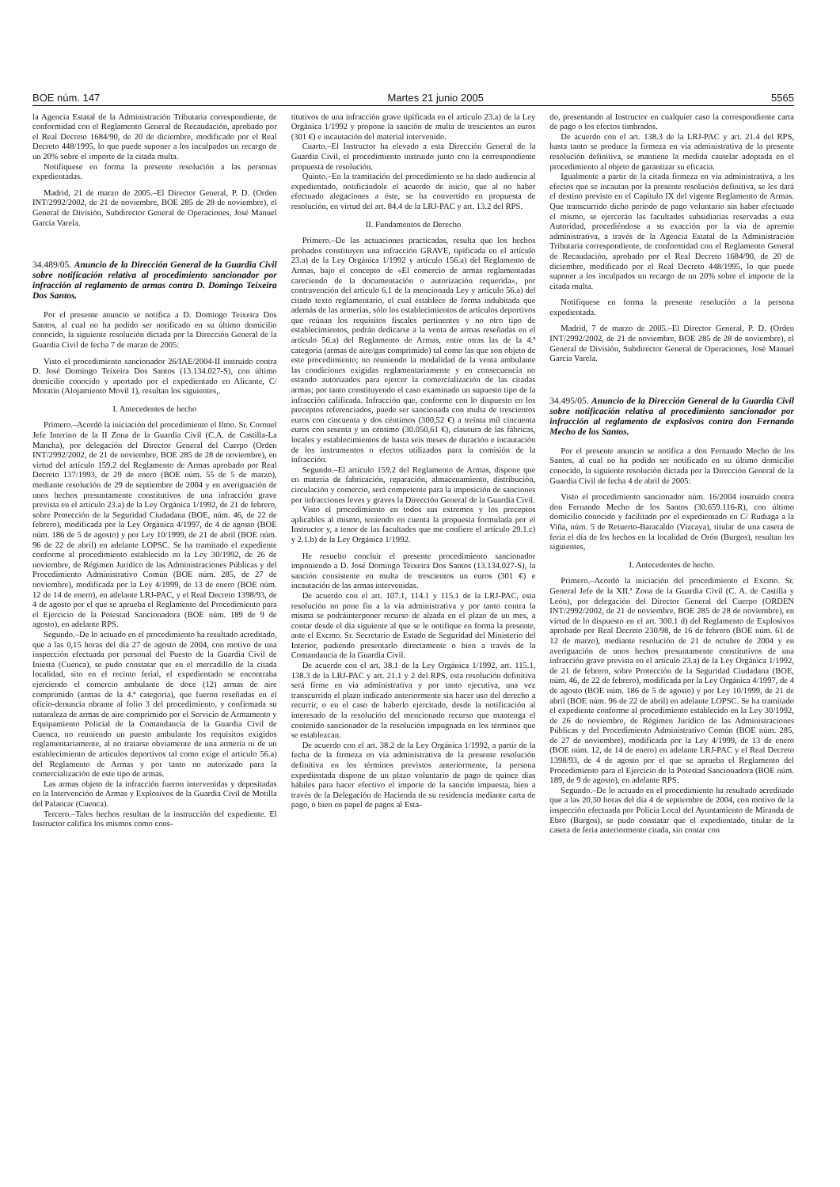BOE núm. 147 Martes 21 junio 2005 5565
la Agencia Estatal de la Administración Tributaria correspondiente, de conformidad con el Reglamento General de Recaudación, aprobado por el Real Decreto 1684/90, de 20 de diciembre, modificado por el Real Decreto 448/1995, lo que puede suponer a los inculpados un recargo de un 20% sobre el importe de la citada multa.
Notifíquese en forma la presente resolución a las personas expedientadas.
Madrid, 21 de marzo de 2005.–El Director General, P. D. (Orden INT/2992/2002, de 21 de noviembre, BOE 285 de 28 de noviembre), el General de División, Subdirector General de Operaciones, José Manuel García Varela.
34.489/05. Anuncio de la Dirección General de la Guardia Civil sobre notificación relativa al procedimiento sancionador por infracción al reglamento de armas contra D. Domingo Teixeira Dos Santos.
Por el presente anuncio se notifica a D. Domingo Teixeira Dos Santos, al cual no ha podido ser notificado en su último domicilio conocido, la siguiente resolución dictada por la Dirección General de la Guardia Civil de fecha 7 de marzo de 2005:
Visto el procedimiento sancionador 26/IAE/2004-II instruido contra D. José Domingo Teixeira Dos Santos (13.134.027-S), con último domicilio conocido y aportado por el expedientado en Alicante, C/ Moratín (Alojamiento Movil 1), resultan los siguientes,.
I. Antecedentes de hecho
Primero.–Acordó la iniciación del procedimiento el Ilmo. Sr. Coronel Jefe Interino de la II Zona de la Guardia Civil (C.A. de Castilla-La Mancha), por delegación del Director General del Cuerpo (Orden INT/2992/2002, de 21 de noviembre, BOE 285 de 28 de noviembre), en virtud del artículo 159.2 del Reglamento de Armas aprobado por Real Decreto 137/1993, de 29 de enero (BOE núm. 55 de 5 de marzo), mediante resolución de 29 de septiembre de 2004 y en averiguación de unos hechos presuntamente constitutivos de una infracción grave prevista en el artículo 23.a) de la Ley Orgánica 1/1992, de 21 de febrero, sobre Protección de la Seguridad Ciudadana (BOE, núm. 46, de 22 de febrero), modificada por la Ley Orgánica 4/1997, de 4 de agosto (BOE núm. 186 de 5 de agosto) y por Ley 10/1999, de 21 de abril (BOE núm. 96 de 22 de abril) en adelante LOPSC. Se ha tramitado el expediente conforme al procedimiento establecido en la Ley 30/1992, de 26 de noviembre, de Régimen Jurídico de las Administraciones Públicas y del Procedimiento Administrativo Común (BOE núm. 285, de 27 de noviembre), modificada por la Ley 4/1999, de 13 de enero (BOE núm. 12 de 14 de enero), en adelante LRJ-PAC, y el Real Decreto 1398/93, de 4 de agosto por el que se aprueba el Reglamento del Procedimiento para el Ejercicio de la Potestad Sancionadora (BOE núm. 189 de 9 de agosto), en adelante RPS.
Segundo.–De lo actuado en el procedimiento ha resultado acreditado, que a las 0,15 horas del día 27 de agosto de 2004, con motivo de una inspección efectuada por personal del Puesto de la Guardia Civil de Iniesta (Cuenca), se pudo constatar que en el mercadillo de la citada localidad, sito en el recinto ferial, el expedientado se encontraba ejerciendo el comercio ambulante de doce (12) armas de aire comprimido (armas de la 4.ª categoría), que fueron reseñadas en el oficio-denuncia obrante al folio 3 del procedimiento, y confirmada su naturaleza de armas de aire comprimido por el Servicio de Armamento y Equipamiento Policial de la Comandancia de la Guardia Civil de Cuenca, no reuniendo un puesto ambulante los requisitos exigidos reglamentariamente, al no tratarse obviamente de una armería ni de un establecimiento de artículos deportivos tal como exige el artículo 56.a) del Reglamento de Armas y por tanto no autorizado para la comercialización de este tipo de armas.
Las armas objeto de la infracción fueron intervenidas y depositadas en la Intervención de Armas y Explosivos de la Guardia Civil de Motilla del Palancar (Cuenca).
Tercero.–Tales hechos resultan de la instrucción del expediente. El Instructor califica los mismos como cons-
titutivos de una infracción grave tipificada en el artículo 23.a) de la Ley Orgánica 1/1992 y propone la sanción de multa de trescientos un euros (301 €) e incautación del material intervenido.
Cuarto.–El Instructor ha elevado a esta Dirección General de la Guardia Civil, el procedimiento instruido junto con la correspondiente propuesta de resolución.
Quinto.–En la tramitación del procedimiento se ha dado audiencia al expedientado, notificándole el acuerdo de inicio, que al no haber efectuado alegaciones a éste, se ha convertido en propuesta de resolución, en virtud del art. 84.4 de la LRJ-PAC y art. 13.2 del RPS.
II. Fundamentos de Derecho
Primero.–De las actuaciones practicadas, resulta que los hechos probados constituyen una infracción GRAVE, tipificada en el artículo 23.a) de la Ley Orgánica 1/1992 y artículo 156.a) del Reglamento de Armas, bajo el concepto de «El comercio de armas reglamentadas careciendo de la documentación o autorización requerida», por contravención del artículo 6.1 de la mencionada Ley y artículo 56.a) del citado texto reglamentario, el cual establece de forma indubitada que además de las armerías, sólo los establecimientos de artículos deportivos que reúnan los requisitos fiscales pertinentes y no otro tipo de establecimientos, podrán dedicarse a la venta de armas reseñadas en el artículo 56.a) del Reglamento de Armas, entre otras las de la 4.ª categoría (armas de aire/gas comprimido) tal como las que son objeto de este procedimiento; no reuniendo la modalidad de la venta ambulante las condiciones exigidas reglamentariamente y en consecuencia no estando autorizados para ejercer la comercialización de las citadas armas; por tanto constituyendo el caso examinado un supuesto tipo de la infracción calificada. Infracción que, conforme con lo dispuesto en los preceptos referenciados, puede ser sancionada con multa de trescientos euros con cincuenta y dos céntimos (300,52 €) a treinta mil cincuenta euros con sesenta y un céntimo (30.050,61 €), clausura de las fábricas, locales y establecimientos de hasta seis meses de duración e incautación de los instrumentos o efectos utilizados para la comisión de la infracción.
Segundo.–El artículo 159.2 del Reglamento de Armas, dispone que en materia de fabricación, reparación, almacenamiento, distribución, circulación y comercio, será competente para la imposición de sanciones por infracciones leves y graves la Dirección General de la Guardia Civil.
Visto el procedimiento en todos sus extremos y los preceptos aplicables al mismo, teniendo en cuenta la propuesta formulada por el Instructor y, a tenor de las facultades que me confiere el artículo 29.1.c) y 2.1.b) de la Ley Orgánica 1/1992.
He resuelto concluir el presente procedimiento sancionador imponiendo a D. José Domingo Teixeira Dos Santos (13.134.027-S), la sanción consistente en multa de trescientos un euros (301 €) e incautación de las armas intervenidas.
De acuerdo con el art. 107.1, 114.1 y 115.1 de la LRJ-PAC, esta resolución no pone fin a la vía administrativa y por tanto contra la misma se podráinterponer recurso de alzada en el plazo de un mes, a contar desde el día siguiente al que se le notifique en forma la presente, ante el Excmo. Sr. Secretario de Estado de Seguridad del Ministerio del Interior, pudiendo presentarlo directamente o bien a través de la Comandancia de la Guardia Civil.
De acuerdo con el art. 38.1 de la Ley Orgánica 1/1992, art. 115.1, 138.3 de la LRJ-PAC y art. 21.1 y 2 del RPS, esta resolución definitiva será firme en vía administrativa y por tanto ejecutiva, una vez transcurrido el plazo indicado anteriormente sin hacer uso del derecho a recurrir, o en el caso de haberlo ejercitado, desde la notificación al interesado de la resolución del mencionado recurso que mantenga el contenido sancionador de la resolución impugnada en los términos que se establezcan.
De acuerdo con el art. 38.2 de la Ley Orgánica 1/1992, a partir de la fecha de la firmeza en vía administrativa de la presente resolución definitiva en los términos previstos anteriormente, la persona expedientada dispone de un plazo voluntario de pago de quince días hábiles para hacer efectivo el importe de la sanción impuesta, bien a través de la Delegación de Hacienda de su residencia mediante carta de pago, o bien en papel de pagos al Esta-
do, presentando al Instructor en cualquier caso la correspondiente carta de pago o los efectos timbrados.
De acuerdo con el art. 138.3 de la LRJ-PAC y art. 21.4 del RPS, hasta tanto se produce la firmeza en vía administrativa de la presente resolución definitiva, se mantiene la medida cautelar adoptada en el procedimiento al objeto de garantizar su eficacia.
Igualmente a partir de la citada firmeza en vía administrativa, a los efectos que se incautan por la presente resolución definitiva, se les dará el destino previsto en el Capítulo IX del vigente Reglamento de Armas. Que transcurrido dicho periodo de pago voluntario sin haber efectuado el mismo, se ejercerán las facultades subsidiarias reservadas a esta Autoridad, procediéndose a su exacción por la vía de apremio administrativa, a través de la Agencia Estatal de la Administración Tributaria correspondiente, de conformidad con el Reglamento General de Recaudación, aprobado por el Real Decreto 1684/90, de 20 de diciembre, modificado por el Real Decreto 448/1995, lo que puede suponer a los inculpados un recargo de un 20% sobre el importe de la citada multa.
Notifíquese en forma la presente resolución a la persona expedientada.
Madrid, 7 de marzo de 2005.–El Director General, P. D. (Orden INT/2992/2002, de 21 de noviembre, BOE 285 de 28 de noviembre), el General de División, Subdirector General de Operaciones, José Manuel García Varela.
34.495/05. Anuncio de la Dirección General de la Guardia Civil sobre notificación relativa al procedimiento sancionador por infracción al reglamento de explosivos contra don Fernando Mecho de los Santos.
Por el presente anuncio se notifica a don Fernando Mecho de los Santos, al cual no ha podido ser notificado en su último domicilio conocido, la siguiente resolución dictada por la Dirección General de la Guardia Civil de fecha 4 de abril de 2005:
Visto el procedimiento sancionador núm. 16/2004 instruido contra don Fernando Mecho de los Santos (30.659.116-R), con último domicilio conocido y facilitado por el expedientado en C/ Rudiaga a la Viña, núm. 5 de Retuerto-Baracaldo (Vizcaya), titular de una caseta de feria el día de los hechos en la localidad de Orón (Burgos), resultan los siguientes,
I. Antecedentes de hecho.
Primero.–Acordó la iniciación del procedimiento el Excmo. Sr. General Jefe de la XII.ª Zona de la Guardia Civil (C. A. de Castilla y León), por delegación del Director General del Cuerpo (ORDEN INT/2992/2002, de 21 de noviembre, BOE 285 de 28 de noviembre), en virtud de lo dispuesto en el art. 300.1 d) del Reglamento de Explosivos aprobado por Real Decreto 230/98, de 16 de febrero (BOE núm. 61 de 12 de marzo), mediante resolución de 21 de octubre de 2004 y en averiguación de unos hechos presuntamente constitutivos de una infracción grave prevista en el artículo 23.a) de la Ley Orgánica 1/1992, de 21 de febrero, sobre Protección de la Seguridad Ciudadana (BOE, núm. 46, de 22 de febrero), modificada por la Ley Orgánica 4/1997, de 4 de agosto (BOE núm. 186 de 5 de agosto) y por Ley 10/1999, de 21 de abril (BOE núm. 96 de 22 de abril) en adelante LOPSC. Se ha tramitado el expediente conforme al procedimiento establecido en la Ley 30/1992, de 26 de noviembre, de Régimen Jurídico de las Administraciones Públicas y del Procedimiento Administrativo Común (BOE núm. 285, de 27 de noviembre), modificada por la Ley 4/1999, de 13 de enero (BOE núm. 12, de 14 de enero) en adelante LRJ-PAC y el Real Decreto 1398/93, de 4 de agosto por el que se aprueba el Reglamento del Procedimiento para el Ejercicio de la Potestad Sancionadora (BOE núm. 189, de 9 de agosto), en adelante RPS.
Segundo.–De lo actuado en el procedimiento ha resultado acreditado que a las 20,30 horas del día 4 de septiembre de 2004, con motivo de la inspección efectuada por Policía Local del Ayuntamiento de Miranda de Ebro (Burgos), se pudo constatar que el expedientado, titular de la caseta de feria anteriormente citada, sin contar con